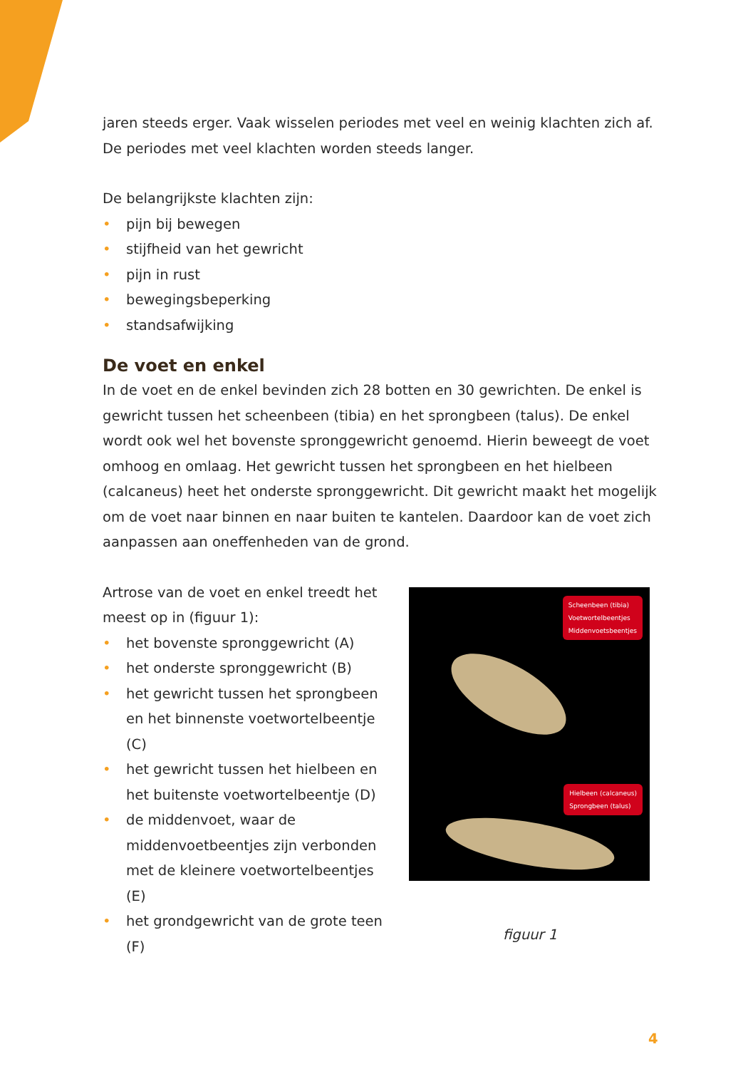jaren steeds erger. Vaak wisselen periodes met veel en weinig klachten zich af. De periodes met veel klachten worden steeds langer.
De belangrijkste klachten zijn:
• pijn bij bewegen
• stijfheid van het gewricht
• pijn in rust
• bewegingsbeperking
• standsafwijking
De voet en enkel
In de voet en de enkel bevinden zich 28 botten en 30 gewrichten. De enkel is gewricht tussen het scheenbeen (tibia) en het sprongbeen (talus). De enkel wordt ook wel het bovenste spronggewricht genoemd. Hierin beweegt de voet omhoog en omlaag. Het gewricht tussen het sprongbeen en het hielbeen (calcaneus) heet het onderste spronggewricht. Dit gewricht maakt het mogelijk om de voet naar binnen en naar buiten te kantelen. Daardoor kan de voet zich aanpassen aan oneffenheden van de grond.
Artrose van de voet en enkel treedt het meest op in (figuur 1):
• het bovenste spronggewricht (A)
• het onderste spronggewricht (B)
• het gewricht tussen het sprongbeen en het binnenste voetwortelbeentje (C)
• het gewricht tussen het hielbeen en het buitenste voetwortelbeentje (D)
• de middenvoet, waar de middenvoetbeentjes zijn verbonden met de kleinere voetwortelbeentjes (E)
• het grondgewricht van de grote teen (F)
Scheenbeen (tibia)
Voetwortelbeentjes
Middenvoetsbeentjes
Hielbeen (calcaneus)
Sprongbeen (talus)
figuur 1
4